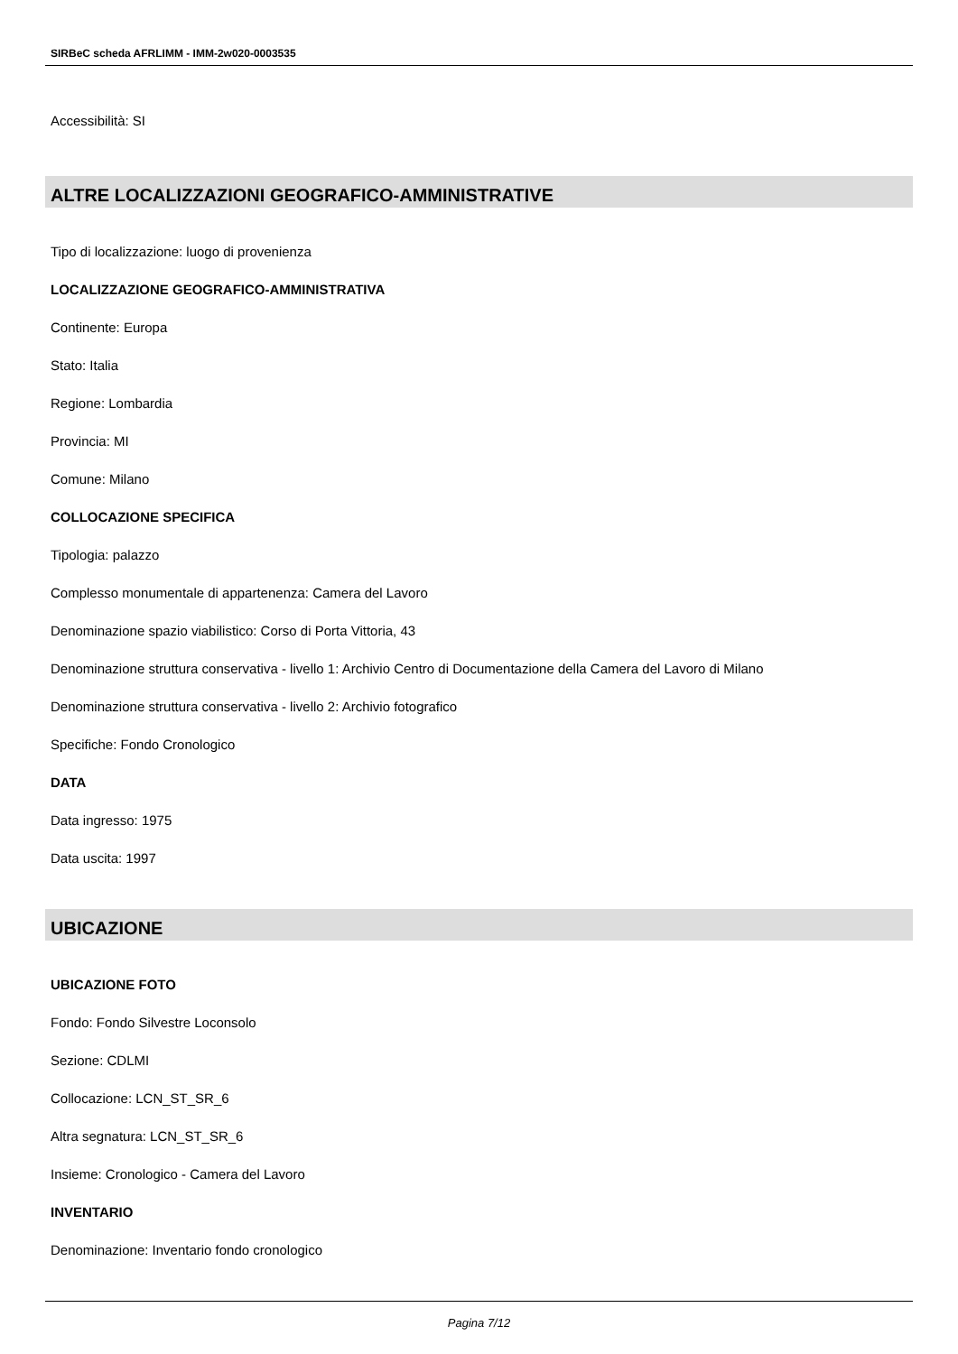SIRBeC scheda AFRLIMM - IMM-2w020-0003535
Accessibilità: SI
ALTRE LOCALIZZAZIONI GEOGRAFICO-AMMINISTRATIVE
Tipo di localizzazione: luogo di provenienza
LOCALIZZAZIONE GEOGRAFICO-AMMINISTRATIVA
Continente: Europa
Stato: Italia
Regione: Lombardia
Provincia: MI
Comune: Milano
COLLOCAZIONE SPECIFICA
Tipologia: palazzo
Complesso monumentale di appartenenza: Camera del Lavoro
Denominazione spazio viabilistico: Corso di Porta Vittoria, 43
Denominazione struttura conservativa - livello 1: Archivio Centro di Documentazione della Camera del Lavoro di Milano
Denominazione struttura conservativa - livello 2: Archivio fotografico
Specifiche: Fondo Cronologico
DATA
Data ingresso: 1975
Data uscita: 1997
UBICAZIONE
UBICAZIONE FOTO
Fondo: Fondo Silvestre Loconsolo
Sezione: CDLMI
Collocazione: LCN_ST_SR_6
Altra segnatura: LCN_ST_SR_6
Insieme: Cronologico - Camera del Lavoro
INVENTARIO
Denominazione: Inventario fondo cronologico
Pagina 7/12